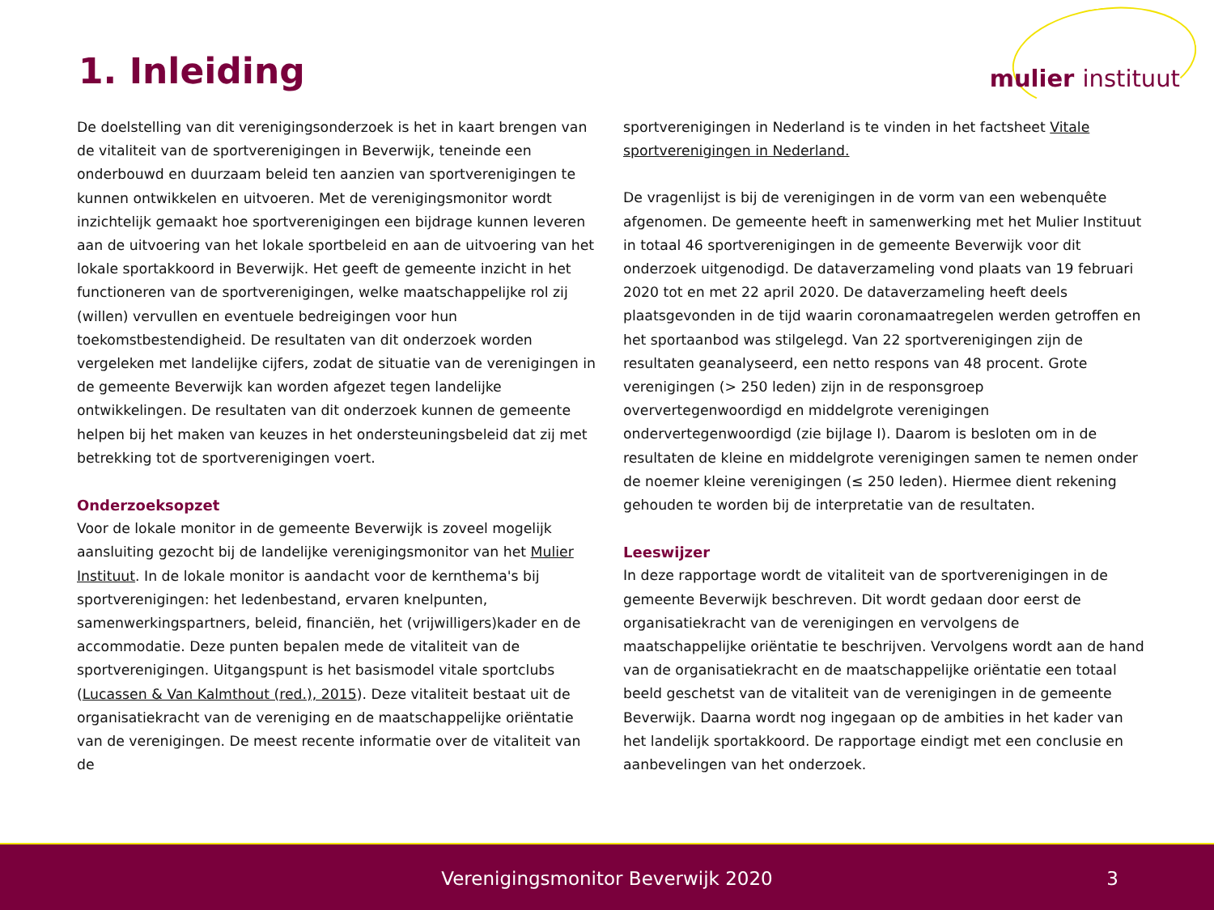1. Inleiding mulier instituut
De doelstelling van dit verenigingsonderzoek is het in kaart brengen van de vitaliteit van de sportverenigingen in Beverwijk, teneinde een onderbouwd en duurzaam beleid ten aanzien van sportverenigingen te kunnen ontwikkelen en uitvoeren. Met de verenigingsmonitor wordt inzichtelijk gemaakt hoe sportverenigingen een bijdrage kunnen leveren aan de uitvoering van het lokale sportbeleid en aan de uitvoering van het lokale sportakkoord in Beverwijk. Het geeft de gemeente inzicht in het functioneren van de sportverenigingen, welke maatschappelijke rol zij (willen) vervullen en eventuele bedreigingen voor hun toekomstbestendigheid. De resultaten van dit onderzoek worden vergeleken met landelijke cijfers, zodat de situatie van de verenigingen in de gemeente Beverwijk kan worden afgezet tegen landelijke ontwikkelingen. De resultaten van dit onderzoek kunnen de gemeente helpen bij het maken van keuzes in het ondersteuningsbeleid dat zij met betrekking tot de sportverenigingen voert.
Onderzoeksopzet
Voor de lokale monitor in de gemeente Beverwijk is zoveel mogelijk aansluiting gezocht bij de landelijke verenigingsmonitor van het Mulier Instituut. In de lokale monitor is aandacht voor de kernthema's bij sportverenigingen: het ledenbestand, ervaren knelpunten, samenwerkingspartners, beleid, financiën, het (vrijwilligers)kader en de accommodatie. Deze punten bepalen mede de vitaliteit van de sportverenigingen. Uitgangspunt is het basismodel vitale sportclubs (Lucassen & Van Kalmthout (red.), 2015). Deze vitaliteit bestaat uit de organisatiekracht van de vereniging en de maatschappelijke oriëntatie van de verenigingen. De meest recente informatie over de vitaliteit van de
sportverenigingen in Nederland is te vinden in het factsheet Vitale sportverenigingen in Nederland.
De vragenlijst is bij de verenigingen in de vorm van een webenquête afgenomen. De gemeente heeft in samenwerking met het Mulier Instituut in totaal 46 sportverenigingen in de gemeente Beverwijk voor dit onderzoek uitgenodigd. De dataverzameling vond plaats van 19 februari 2020 tot en met 22 april 2020. De dataverzameling heeft deels plaatsgevonden in de tijd waarin coronamaatregelen werden getroffen en het sportaanbod was stilgelegd. Van 22 sportverenigingen zijn de resultaten geanalyseerd, een netto respons van 48 procent. Grote verenigingen (> 250 leden) zijn in de responsgroep oververtegenwoordigd en middelgrote verenigingen ondervertegenwoordigd (zie bijlage I). Daarom is besloten om in de resultaten de kleine en middelgrote verenigingen samen te nemen onder de noemer kleine verenigingen (≤ 250 leden). Hiermee dient rekening gehouden te worden bij de interpretatie van de resultaten.
Leeswijzer
In deze rapportage wordt de vitaliteit van de sportverenigingen in de gemeente Beverwijk beschreven. Dit wordt gedaan door eerst de organisatiekracht van de verenigingen en vervolgens de maatschappelijke oriëntatie te beschrijven. Vervolgens wordt aan de hand van de organisatiekracht en de maatschappelijke oriëntatie een totaal beeld geschetst van de vitaliteit van de verenigingen in de gemeente Beverwijk. Daarna wordt nog ingegaan op de ambities in het kader van het landelijk sportakkoord. De rapportage eindigt met een conclusie en aanbevelingen van het onderzoek.
Verenigingsmonitor Beverwijk 2020 3